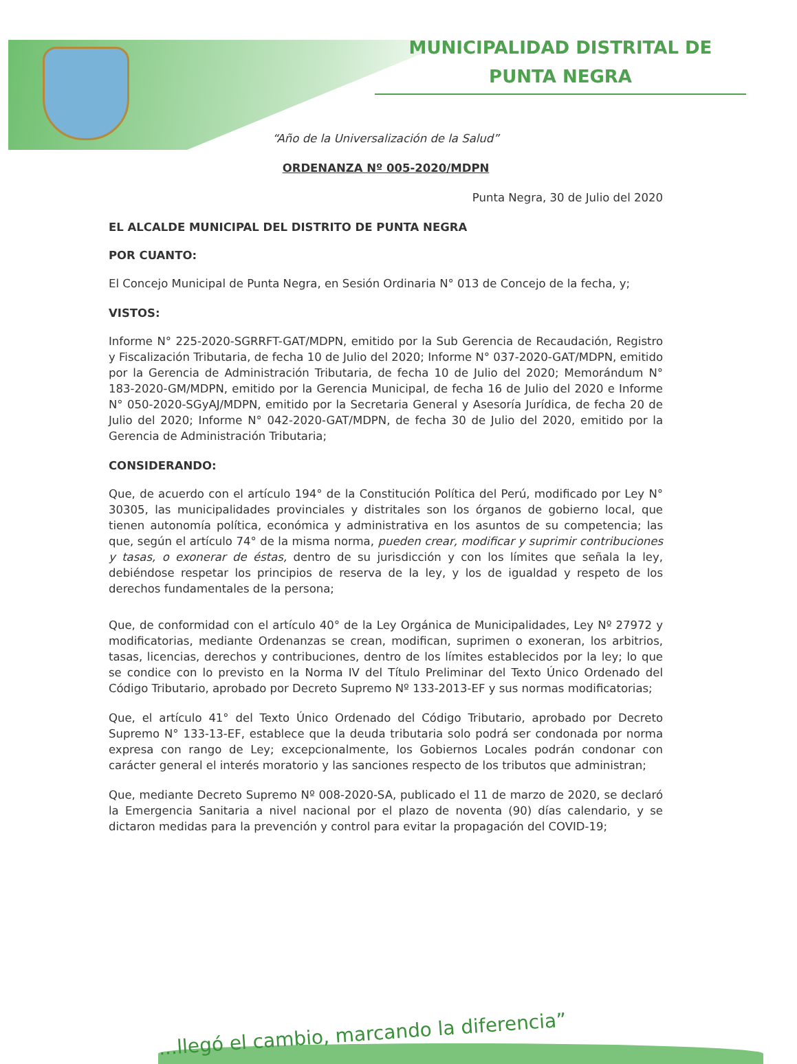MUNICIPALIDAD DISTRITAL DE
PUNTA NEGRA
“Año de la Universalización de la Salud”
ORDENANZA Nº 005-2020/MDPN
Punta Negra, 30 de Julio del 2020
EL ALCALDE MUNICIPAL DEL DISTRITO DE PUNTA NEGRA
POR CUANTO:
El Concejo Municipal de Punta Negra, en Sesión Ordinaria N° 013 de Concejo de la fecha, y;
VISTOS:
Informe N° 225-2020-SGRRFT-GAT/MDPN, emitido por la Sub Gerencia de Recaudación, Registro y Fiscalización Tributaria, de fecha 10 de Julio del 2020; Informe N° 037-2020-GAT/MDPN, emitido por la Gerencia de Administración Tributaria, de fecha 10 de Julio del 2020; Memorándum N° 183-2020-GM/MDPN, emitido por la Gerencia Municipal, de fecha 16 de Julio del 2020 e Informe N° 050-2020-SGyAJ/MDPN, emitido por la Secretaria General y Asesoría Jurídica, de fecha 20 de Julio del 2020; Informe N° 042-2020-GAT/MDPN, de fecha 30 de Julio del 2020, emitido por la Gerencia de Administración Tributaria;
CONSIDERANDO:
Que, de acuerdo con el artículo 194° de la Constitución Política del Perú, modificado por Ley N° 30305, las municipalidades provinciales y distritales son los órganos de gobierno local, que tienen autonomía política, económica y administrativa en los asuntos de su competencia; las que, según el artículo 74° de la misma norma, pueden crear, modificar y suprimir contribuciones y tasas, o exonerar de éstas, dentro de su jurisdicción y con los límites que señala la ley, debiéndose respetar los principios de reserva de la ley, y los de igualdad y respeto de los derechos fundamentales de la persona;
Que, de conformidad con el artículo 40° de la Ley Orgánica de Municipalidades, Ley Nº 27972 y modificatorias, mediante Ordenanzas se crean, modifican, suprimen o exoneran, los arbitrios, tasas, licencias, derechos y contribuciones, dentro de los límites establecidos por la ley; lo que se condice con lo previsto en la Norma IV del Título Preliminar del Texto Único Ordenado del Código Tributario, aprobado por Decreto Supremo Nº 133-2013-EF y sus normas modificatorias;
Que, el artículo 41° del Texto Único Ordenado del Código Tributario, aprobado por Decreto Supremo N° 133-13-EF, establece que la deuda tributaria solo podrá ser condonada por norma expresa con rango de Ley; excepcionalmente, los Gobiernos Locales podrán condonar con carácter general el interés moratorio y las sanciones respecto de los tributos que administran;
Que, mediante Decreto Supremo Nº 008-2020-SA, publicado el 11 de marzo de 2020, se declaró la Emergencia Sanitaria a nivel nacional por el plazo de noventa (90) días calendario, y se dictaron medidas para la prevención y control para evitar la propagación del COVID-19;
...llegó el cambio, marcando la diferencia”